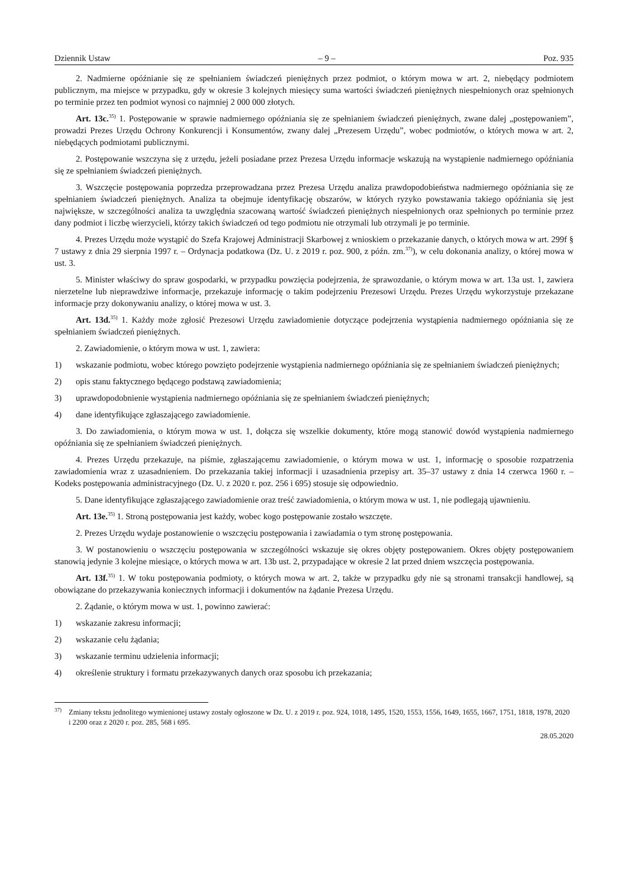Dziennik Ustaw – 9 – Poz. 935
2. Nadmierne opóźnianie się ze spełnianiem świadczeń pieniężnych przez podmiot, o którym mowa w art. 2, niebędący podmiotem publicznym, ma miejsce w przypadku, gdy w okresie 3 kolejnych miesięcy suma wartości świadczeń pieniężnych niespełnionych oraz spełnionych po terminie przez ten podmiot wynosi co najmniej 2 000 000 złotych.
Art. 13c.<sup>35)</sup> 1. Postępowanie w sprawie nadmiernego opóźniania się ze spełnianiem świadczeń pieniężnych, zwane dalej „postępowaniem”, prowadzi Prezes Urzędu Ochrony Konkurencji i Konsumentów, zwany dalej „Prezesem Urzędu”, wobec podmiotów, o których mowa w art. 2, niebędących podmiotami publicznymi.
2. Postępowanie wszczyna się z urzędu, jeżeli posiadane przez Prezesa Urzędu informacje wskazują na wystąpienie nadmiernego opóźniania się ze spełnianiem świadczeń pieniężnych.
3. Wszczęcie postępowania poprzedza przeprowadzana przez Prezesa Urzędu analiza prawdopodobieństwa nadmiernego opóźniania się ze spełnianiem świadczeń pieniężnych. Analiza ta obejmuje identyfikację obszarów, w których ryzyko powstawania takiego opóźniania się jest największe, w szczególności analiza ta uwzględnia szacowaną wartość świadczeń pieniężnych niespełnionych oraz spełnionych po terminie przez dany podmiot i liczbę wierzycieli, którzy takich świadczeń od tego podmiotu nie otrzymali lub otrzymali je po terminie.
4. Prezes Urzędu może wystąpić do Szefa Krajowej Administracji Skarbowej z wnioskiem o przekazanie danych, o których mowa w art. 299f § 7 ustawy z dnia 29 sierpnia 1997 r. – Ordynacja podatkowa (Dz. U. z 2019 r. poz. 900, z późn. zm.<sup>37)</sup>), w celu dokonania analizy, o której mowa w ust. 3.
5. Minister właściwy do spraw gospodarki, w przypadku powzięcia podejrzenia, że sprawozdanie, o którym mowa w art. 13a ust. 1, zawiera nierzetelne lub nieprawdziwe informacje, przekazuje informację o takim podejrzeniu Prezesowi Urzędu. Prezes Urzędu wykorzystuje przekazane informacje przy dokonywaniu analizy, o której mowa w ust. 3.
Art. 13d.<sup>35)</sup> 1. Każdy może zgłosić Prezesowi Urzędu zawiadomienie dotyczące podejrzenia wystąpienia nadmiernego opóźniania się ze spełnianiem świadczeń pieniężnych.
2. Zawiadomienie, o którym mowa w ust. 1, zawiera:
1) wskazanie podmiotu, wobec którego powzięto podejrzenie wystąpienia nadmiernego opóźniania się ze spełnianiem świadczeń pieniężnych;
2) opis stanu faktycznego będącego podstawą zawiadomienia;
3) uprawdopodobnienie wystąpienia nadmiernego opóźniania się ze spełnianiem świadczeń pieniężnych;
4) dane identyfikujące zgłaszającego zawiadomienie.
3. Do zawiadomienia, o którym mowa w ust. 1, dołącza się wszelkie dokumenty, które mogą stanowić dowód wystąpienia nadmiernego opóźniania się ze spełnianiem świadczeń pieniężnych.
4. Prezes Urzędu przekazuje, na piśmie, zgłaszającemu zawiadomienie, o którym mowa w ust. 1, informację o sposobie rozpatrzenia zawiadomienia wraz z uzasadnieniem. Do przekazania takiej informacji i uzasadnienia przepisy art. 35–37 ustawy z dnia 14 czerwca 1960 r. – Kodeks postępowania administracyjnego (Dz. U. z 2020 r. poz. 256 i 695) stosuje się odpowiednio.
5. Dane identyfikujące zgłaszającego zawiadomienie oraz treść zawiadomienia, o którym mowa w ust. 1, nie podlegają ujawnieniu.
Art. 13e.<sup>35)</sup> 1. Stroną postępowania jest każdy, wobec kogo postępowanie zostało wszczęte.
2. Prezes Urzędu wydaje postanowienie o wszczęciu postępowania i zawiadamia o tym stronę postępowania.
3. W postanowieniu o wszczęciu postępowania w szczególności wskazuje się okres objęty postępowaniem. Okres objęty postępowaniem stanowią jedynie 3 kolejne miesiące, o których mowa w art. 13b ust. 2, przypadające w okresie 2 lat przed dniem wszczęcia postępowania.
Art. 13f.<sup>35)</sup> 1. W toku postępowania podmioty, o których mowa w art. 2, także w przypadku gdy nie są stronami transakcji handlowej, są obowiązane do przekazywania koniecznych informacji i dokumentów na żądanie Prezesa Urzędu.
2. Żądanie, o którym mowa w ust. 1, powinno zawierać:
1) wskazanie zakresu informacji;
2) wskazanie celu żądania;
3) wskazanie terminu udzielenia informacji;
4) określenie struktury i formatu przekazywanych danych oraz sposobu ich przekazania;
<sup>37)</sup> Zmiany tekstu jednolitego wymienionej ustawy zostały ogłoszone w Dz. U. z 2019 r. poz. 924, 1018, 1495, 1520, 1553, 1556, 1649, 1655, 1667, 1751, 1818, 1978, 2020 i 2200 oraz z 2020 r. poz. 285, 568 i 695.
28.05.2020